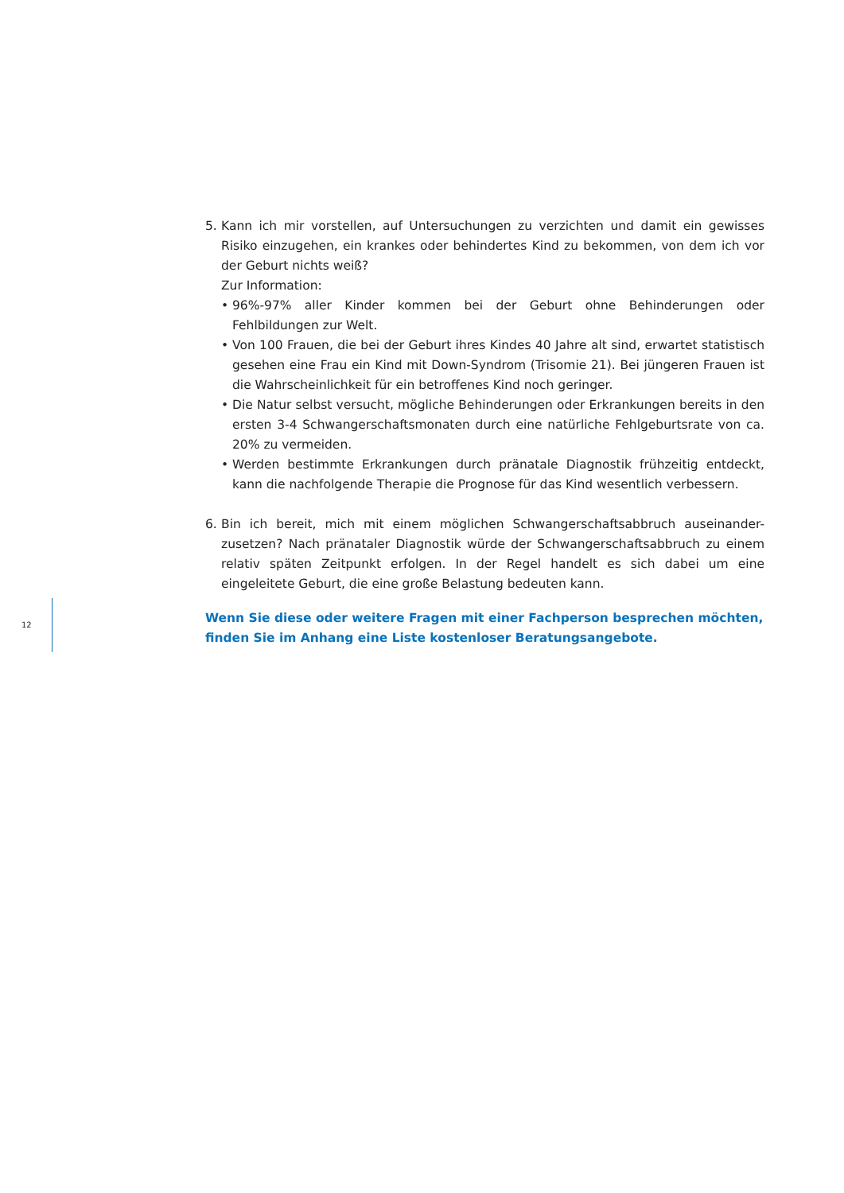5. Kann ich mir vorstellen, auf Untersuchungen zu verzichten und damit ein gewisses Risiko einzugehen, ein krankes oder behindertes Kind zu bekommen, von dem ich vor der Geburt nichts weiß?
Zur Information:
• 96%-97% aller Kinder kommen bei der Geburt ohne Behinderungen oder Fehlbildungen zur Welt.
• Von 100 Frauen, die bei der Geburt ihres Kindes 40 Jahre alt sind, erwartet statistisch gesehen eine Frau ein Kind mit Down-Syndrom (Trisomie 21). Bei jüngeren Frauen ist die Wahrscheinlichkeit für ein betroffenes Kind noch geringer.
• Die Natur selbst versucht, mögliche Behinderungen oder Erkrankungen bereits in den ersten 3-4 Schwangerschaftsmonaten durch eine natürliche Fehlgeburtsrate von ca. 20% zu vermeiden.
• Werden bestimmte Erkrankungen durch pränatale Diagnostik frühzeitig entdeckt, kann die nachfolgende Therapie die Prognose für das Kind wesentlich verbessern.
6. Bin ich bereit, mich mit einem möglichen Schwangerschaftsabbruch auseinander-zusetzen? Nach pränataler Diagnostik würde der Schwangerschaftsabbruch zu einem relativ späten Zeitpunkt erfolgen. In der Regel handelt es sich dabei um eine eingeleitete Geburt, die eine große Belastung bedeuten kann.
Wenn Sie diese oder weitere Fragen mit einer Fachperson besprechen möchten, finden Sie im Anhang eine Liste kostenloser Beratungsangebote.
12